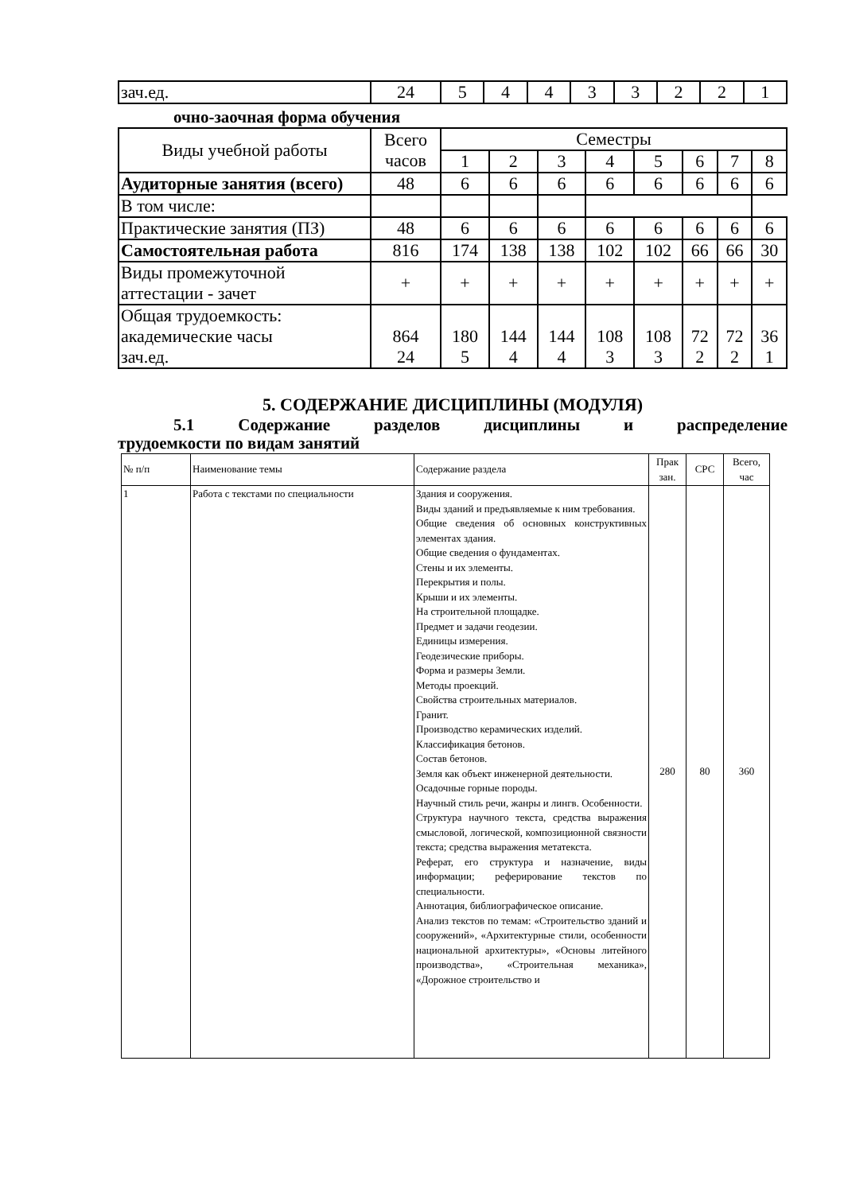| зач.ед. | 24 | 5 | 4 | 4 | 3 | 3 | 2 | 2 | 1 |
очно-заочная форма обучения
| Виды учебной работы | Всего часов | Семестры | | | | | | | |
| | | 1 | 2 | 3 | 4 | 5 | 6 | 7 | 8 |
| Аудиторные занятия (всего) | 48 | 6 | 6 | 6 | 6 | 6 | 6 | 6 | 6 |
| В том числе: | | | | | | | | | |
| Практические занятия (ПЗ) | 48 | 6 | 6 | 6 | 6 | 6 | 6 | 6 | 6 |
| Самостоятельная работа | 816 | 174 | 138 | 138 | 102 | 102 | 66 | 66 | 30 |
| Виды промежуточной аттестации - зачет | + | + | + | + | + | + | + | + | + |
| Общая трудоемкость: академические часы зач.ед. | 864 24 | 180 5 | 144 4 | 144 4 | 108 3 | 108 3 | 72 2 | 72 2 | 36 1 |
5. СОДЕРЖАНИЕ ДИСЦИПЛИНЫ (МОДУЛЯ)
5.1 Содержание разделов дисциплины и распределение
трудоемкости по видам занятий
| № п/п | Наименование темы | Содержание раздела | Прак зан. | СРС | Всего, час |
| 1 | Работа с текстами по специальности | Здания и сооружения. Виды зданий и предъявляемые к ним требования. Общие сведения об основных конструктивных элементах здания. Общие сведения о фундаментах. Стены и их элементы. Перекрытия и полы. Крыши и их элементы. На строительной площадке. Предмет и задачи геодезии. Единицы измерения. Геодезические приборы. Форма и размеры Земли. Методы проекций. Свойства строительных материалов. Гранит. Производство керамических изделий. Классификация бетонов. Состав бетонов. Земля как объект инженерной деятельности. Осадочные горные породы. Научный стиль речи, жанры и лингв. Особенности. Структура научного текста, средства выражения смысловой, логической, композиционной связности текста; средства выражения метатекста. Реферат, его структура и назначение, виды информации; реферирование текстов по специальности. Аннотация, библиографическое описание. Анализ текстов по темам: «Строительство зданий и сооружений», «Архитектурные стили, особенности национальной архитектуры», «Основы литейного производства», «Строительная механика», «Дорожное строительство и | 280 | 80 | 360 |